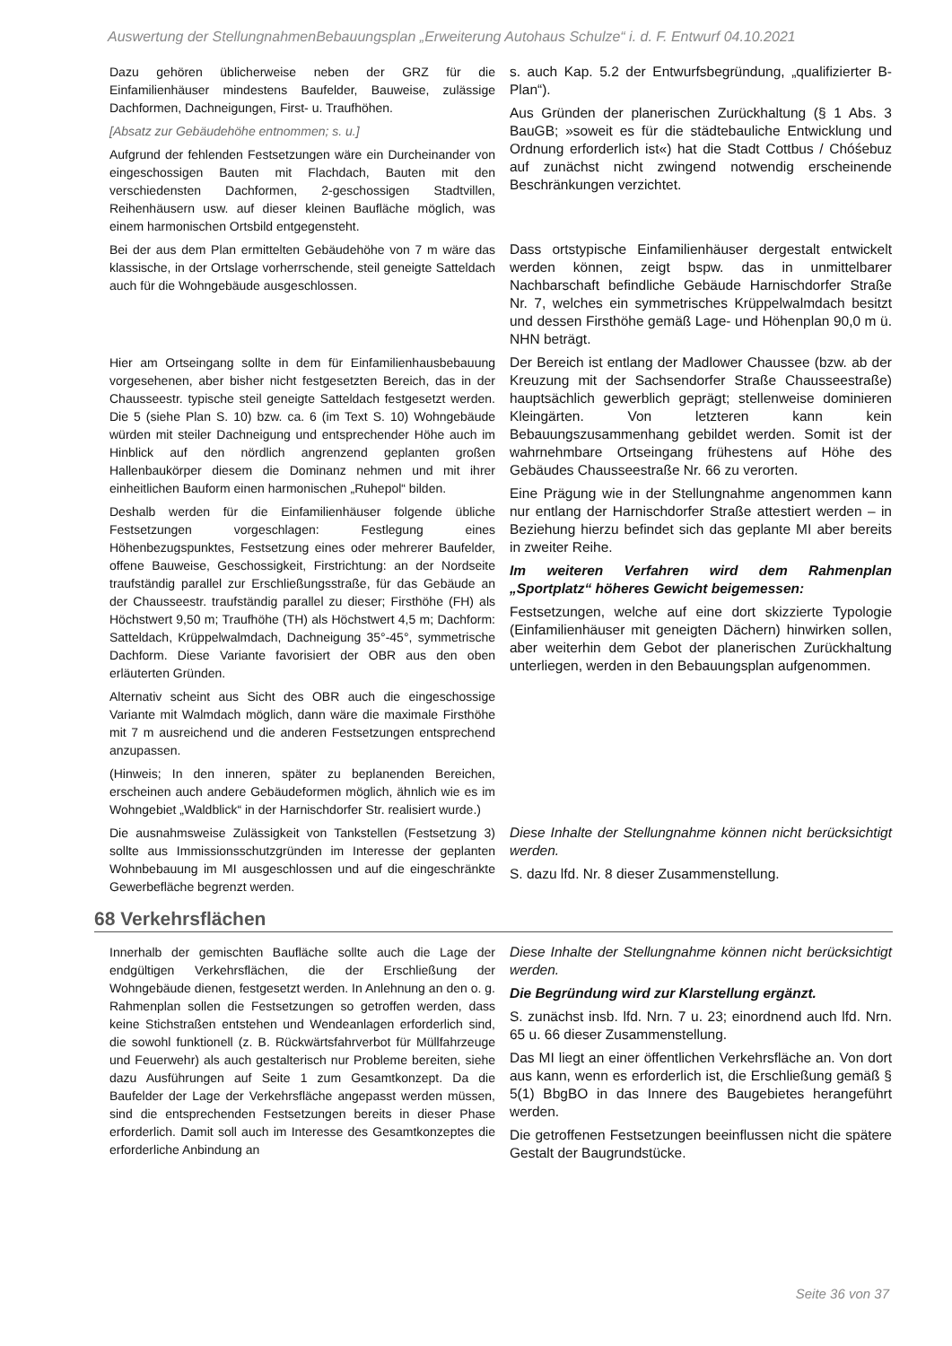Auswertung der StellungnahmenBebauungsplan „Erweiterung Autohaus Schulze“ i. d. F. Entwurf 04.10.2021
| Dazu gehören üblicherweise neben der GRZ für die Einfamilienhäuser mindestens Baufelder, Bauweise, zulässige Dachformen, Dachneigungen, First- u. Traufhöhen. [Absatz zur Gebäudehöhe entnommen; s. u.] Aufgrund der fehlenden Festsetzungen wäre ein Durcheinander von eingeschossigen Bauten mit Flachdach, Bauten mit den verschiedensten Dachformen, 2-geschossigen Stadtvillen, Reihenhäusern usw. auf dieser kleinen Baufläche möglich, was einem harmonischen Ortsbild entgegensteht. | s. auch Kap. 5.2 der Entwurfsbegründung, „qualifizierter B-Plan“). Aus Gründen der planerischen Zurückhaltung (§ 1 Abs. 3 BauGB; »soweit es für die städtebauliche Entwicklung und Ordnung erforderlich ist«) hat die Stadt Cottbus / Chóśebuz auf zunächst nicht zwingend notwendig erscheinende Beschränkungen verzichtet. |
| Bei der aus dem Plan ermittelten Gebäudehöhe von 7 m wäre das klassische, in der Ortslage vorherrschende, steil geneigte Satteldach auch für die Wohngebäude ausgeschlossen. | Dass ortstypische Einfamilienhäuser dergestalt entwickelt werden können, zeigt bspw. das in unmittelbarer Nachbarschaft befindliche Gebäude Harnischdorfer Straße Nr. 7, welches ein symmetrisches Krüppelwalmdach besitzt und dessen Firsthöhe gemäß Lage- und Höhenplan 90,0 m ü. NHN beträgt. |
| Hier am Ortseingang sollte in dem für Einfamilienhausbebauung vorgesehenen, aber bisher nicht festgesetzten Bereich, das in der Chausseestr. typische steil geneigte Satteldach festgesetzt werden. Die 5 (siehe Plan S. 10) bzw. ca. 6 (im Text S. 10) Wohngebäude würden mit steiler Dachneigung und entsprechender Höhe auch im Hinblick auf den nördlich angrenzend geplanten großen Hallenbaukörper diesem die Dominanz nehmen und mit ihrer einheitlichen Bauform einen harmonischen „Ruhepol“ bilden. Deshalb werden für die Einfamilienhäuser folgende übliche Festsetzungen vorgeschlagen: Festlegung eines Höhenbezugspunktes, Festsetzung eines oder mehrerer Baufelder, offene Bauweise, Geschossigkeit, Firstrichtung: an der Nordseite traufständig parallel zur Erschließungsstraße, für das Gebäude an der Chausseestr. traufständig parallel zu dieser; Firsthöhe (FH) als Höchstwert 9,50 m; Traufhöhe (TH) als Höchstwert 4,5 m; Dachform: Satteldach, Krüppelwalmdach, Dachneigung 35°-45°, symmetrische Dachform. Diese Variante favorisiert der OBR aus den oben erläuterten Gründen. Alternativ scheint aus Sicht des OBR auch die eingeschossige Variante mit Walmdach möglich, dann wäre die maximale Firsthöhe mit 7 m ausreichend und die anderen Festsetzungen entsprechend anzupassen. (Hinweis; In den inneren, später zu beplanenden Bereichen, erscheinen auch andere Gebäudeformen möglich, ähnlich wie es im Wohngebiet „Waldblick“ in der Harnischdorfer Str. realisiert wurde.) | Der Bereich ist entlang der Madlower Chaussee (bzw. ab der Kreuzung mit der Sachsendorfer Straße Chausseestraße) hauptsächlich gewerblich geprägt; stellenweise dominieren Kleingärten. Von letzteren kann kein Bebauungszusammenhang gebildet werden. Somit ist der wahrnehmbare Ortseingang frühestens auf Höhe des Gebäudes Chausseestraße Nr. 66 zu verorten. Eine Prägung wie in der Stellungnahme angenommen kann nur entlang der Harnischdorfer Straße attestiert werden – in Beziehung hierzu befindet sich das geplante MI aber bereits in zweiter Reihe. Im weiteren Verfahren wird dem Rahmenplan „Sportplatz“ höheres Gewicht beigemessen: Festsetzungen, welche auf eine dort skizzierte Typologie (Einfamilienhäuser mit geneigten Dächern) hinwirken sollen, aber weiterhin dem Gebot der planerischen Zurückhaltung unterliegen, werden in den Bebauungsplan aufgenommen. |
| Die ausnahmsweise Zulässigkeit von Tankstellen (Festsetzung 3) sollte aus Immissionsschutzgründen im Interesse der geplanten Wohnbebauung im MI ausgeschlossen und auf die eingeschränkte Gewerbefläche begrenzt werden. | Diese Inhalte der Stellungnahme können nicht berücksichtigt werden. S. dazu lfd. Nr. 8 dieser Zusammenstellung. |
68 Verkehrsflächen
| Innerhalb der gemischten Baufläche sollte auch die Lage der endgültigen Verkehrsflächen, die der Erschließung der Wohngebäude dienen, festgesetzt werden. In Anlehnung an den o. g. Rahmenplan sollen die Festsetzungen so getroffen werden, dass keine Stichstraßen entstehen und Wendeanlagen erforderlich sind, die sowohl funktionell (z. B. Rückwärtsfahrverbot für Müllfahrzeuge und Feuerwehr) als auch gestalterisch nur Probleme bereiten, siehe dazu Ausführungen auf Seite 1 zum Gesamtkonzept. Da die Baufelder der Lage der Verkehrsfläche angepasst werden müssen, sind die entsprechenden Festsetzungen bereits in dieser Phase erforderlich. Damit soll auch im Interesse des Gesamtkonzeptes die erforderliche Anbindung an | Diese Inhalte der Stellungnahme können nicht berücksichtigt werden. Die Begründung wird zur Klarstellung ergänzt. S. zunächst insb. lfd. Nrn. 7 u. 23; einordnend auch lfd. Nrn. 65 u. 66 dieser Zusammenstellung. Das MI liegt an einer öffentlichen Verkehrsfläche an. Von dort aus kann, wenn es erforderlich ist, die Erschließung gemäß § 5(1) BbgBO in das Innere des Baugebietes herangeführt werden. Die getroffenen Festsetzungen beeinflussen nicht die spätere Gestalt der Baugrundstücke. |
Seite 36 von 37